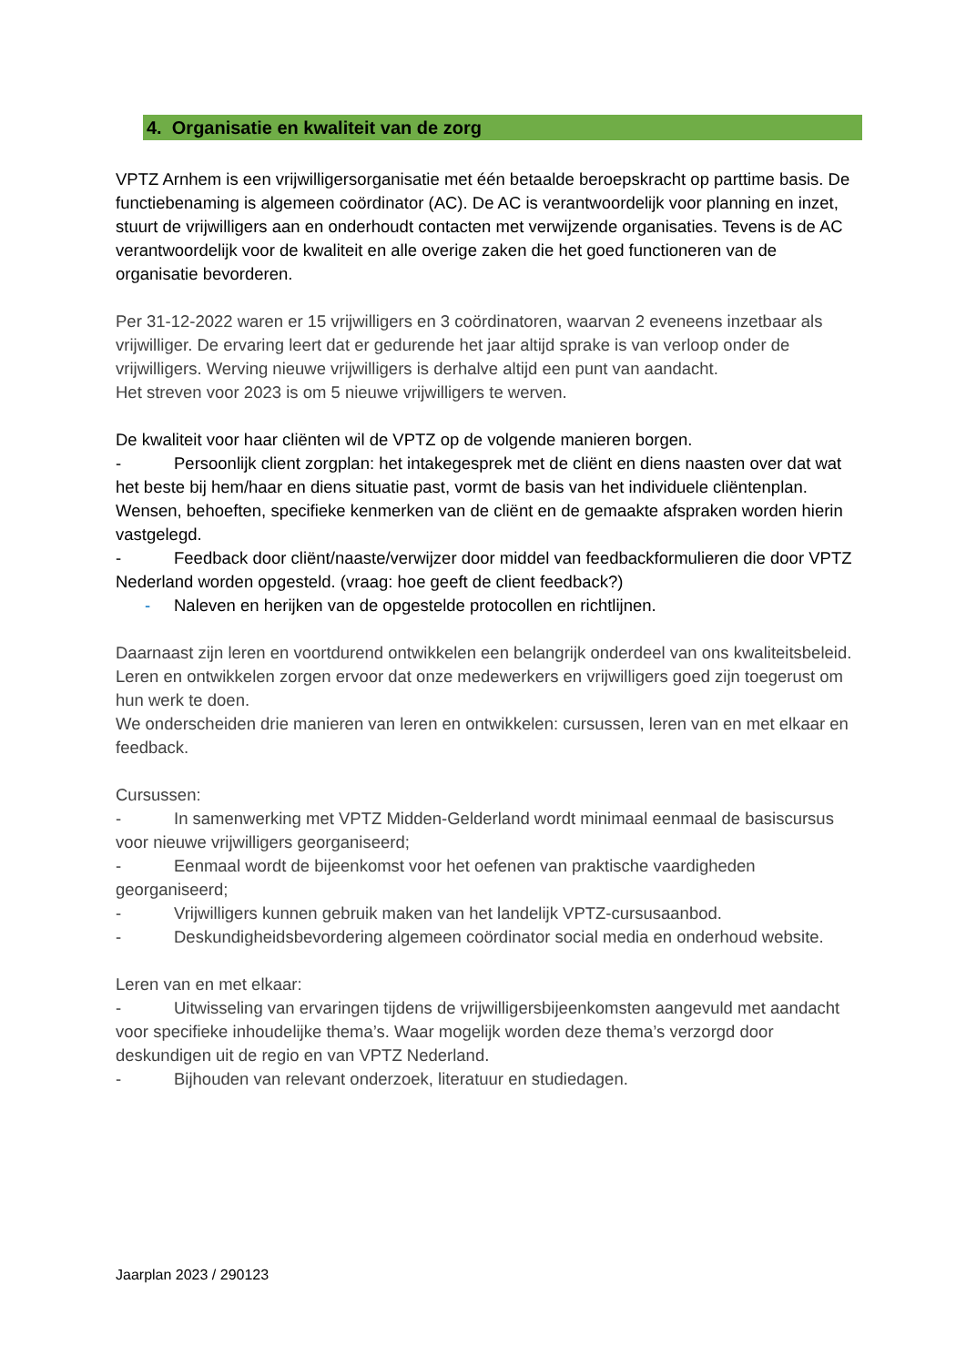4. Organisatie en kwaliteit van de zorg
VPTZ Arnhem is een vrijwilligersorganisatie met één betaalde beroepskracht op parttime basis. De functiebenaming is algemeen coördinator (AC). De AC is verantwoordelijk voor planning en inzet, stuurt de vrijwilligers aan en onderhoudt contacten met verwijzende organisaties. Tevens is de AC verantwoordelijk voor de kwaliteit en alle overige zaken die het goed functioneren van de organisatie bevorderen.
Per 31-12-2022 waren er 15 vrijwilligers en 3 coördinatoren, waarvan 2 eveneens inzetbaar als vrijwilliger. De ervaring leert dat er gedurende het jaar altijd sprake is van verloop onder de vrijwilligers. Werving nieuwe vrijwilligers is derhalve altijd een punt van aandacht.
Het streven voor 2023 is om 5 nieuwe vrijwilligers te werven.
De kwaliteit voor haar cliënten wil de VPTZ op de volgende manieren borgen.
- Persoonlijk client zorgplan: het intakegesprek met de cliënt en diens naasten over dat wat het beste bij hem/haar en diens situatie past, vormt de basis van het individuele cliëntenplan. Wensen, behoeften, specifieke kenmerken van de cliënt en de gemaakte afspraken worden hierin vastgelegd.
- Feedback door cliënt/naaste/verwijzer door middel van feedbackformulieren die door VPTZ Nederland worden opgesteld. (vraag: hoe geeft de client feedback?)
- Naleven en herijken van de opgestelde protocollen en richtlijnen.
Daarnaast zijn leren en voortdurend ontwikkelen een belangrijk onderdeel van ons kwaliteitsbeleid. Leren en ontwikkelen zorgen ervoor dat onze medewerkers en vrijwilligers goed zijn toegerust om hun werk te doen.
We onderscheiden drie manieren van leren en ontwikkelen: cursussen, leren van en met elkaar en feedback.
Cursussen:
- In samenwerking met VPTZ Midden-Gelderland wordt minimaal eenmaal de basiscursus voor nieuwe vrijwilligers georganiseerd;
- Eenmaal wordt de bijeenkomst voor het oefenen van praktische vaardigheden georganiseerd;
- Vrijwilligers kunnen gebruik maken van het landelijk VPTZ-cursusaanbod.
- Deskundigheidsbevordering algemeen coördinator social media en onderhoud website.
Leren van en met elkaar:
- Uitwisseling van ervaringen tijdens de vrijwilligersbijeenkomsten aangevuld met aandacht voor specifieke inhoudelijke thema’s. Waar mogelijk worden deze thema’s verzorgd door deskundigen uit de regio en van VPTZ Nederland.
- Bijhouden van relevant onderzoek, literatuur en studiedagen.
Jaarplan 2023 / 290123